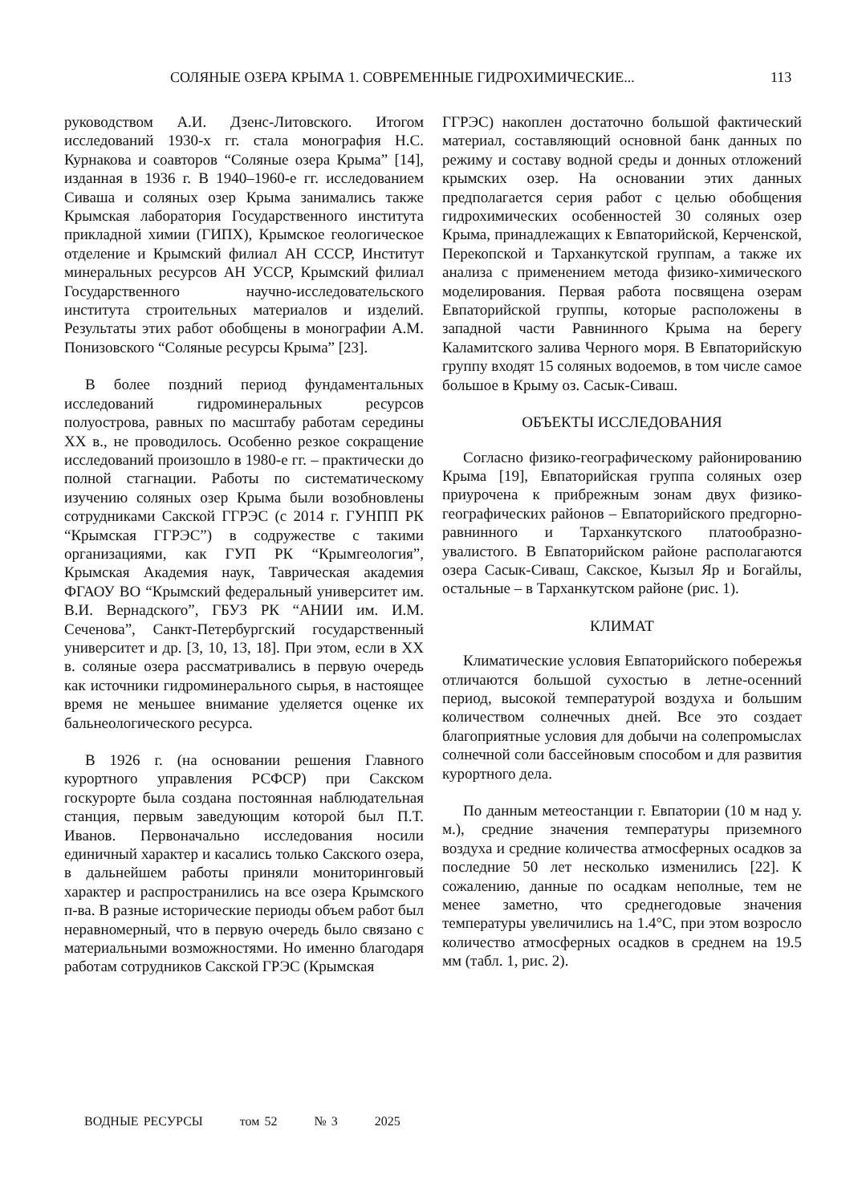СОЛЯНЫЕ ОЗЕРА КРЫМА 1. СОВРЕМЕННЫЕ ГИДРОХИМИЧЕСКИЕ... 113
руководством А.И. Дзенс-Литовского. Итогом исследований 1930-х гг. стала монография Н.С. Курнакова и соавторов “Соляные озера Крыма” [14], изданная в 1936 г. В 1940–1960-е гг. исследованием Сиваша и соляных озер Крыма занимались также Крымская лаборатория Государственного института прикладной химии (ГИПХ), Крымское геологическое отделение и Крымский филиал АН СССР, Институт минеральных ресурсов АН УССР, Крымский филиал Государственного научно-исследовательского института строительных материалов и изделий. Результаты этих работ обобщены в монографии А.М. Понизовского “Соляные ресурсы Крыма” [23].
В более поздний период фундаментальных исследований гидроминеральных ресурсов полуострова, равных по масштабу работам середины XX в., не проводилось. Особенно резкое сокращение исследований произошло в 1980-е гг. – практически до полной стагнации. Работы по систематическому изучению соляных озер Крыма были возобновлены сотрудниками Сакской ГГРЭС (с 2014 г. ГУНПП РК “Крымская ГГРЭС”) в содружестве с такими организациями, как ГУП РК “Крымгеология”, Крымская Академия наук, Таврическая академия ФГАОУ ВО “Крымский федеральный университет им. В.И. Вернадского”, ГБУЗ РК “АНИИ им. И.М. Сеченова”, Санкт-Петербургский государственный университет и др. [3, 10, 13, 18]. При этом, если в XX в. соляные озера рассматривались в первую очередь как источники гидроминерального сырья, в настоящее время не меньшее внимание уделяется оценке их бальнеологического ресурса.
В 1926 г. (на основании решения Главного курортного управления РСФСР) при Сакском госкурорте была создана постоянная наблюдательная станция, первым заведующим которой был П.Т. Иванов. Первоначально исследования носили единичный характер и касались только Сакского озера, в дальнейшем работы приняли мониторинговый характер и распространились на все озера Крымского п-ва. В разные исторические периоды объем работ был неравномерный, что в первую очередь было связано с материальными возможностями. Но именно благодаря работам сотрудников Сакской ГРЭС (Крымская
ГГРЭС) накоплен достаточно большой фактический материал, составляющий основной банк данных по режиму и составу водной среды и донных отложений крымских озер. На основании этих данных предполагается серия работ с целью обобщения гидрохимических особенностей 30 соляных озер Крыма, принадлежащих к Евпаторийской, Керченской, Перекопской и Тарханкутской группам, а также их анализа с применением метода физико-химического моделирования. Первая работа посвящена озерам Евпаторийской группы, которые расположены в западной части Равнинного Крыма на берегу Каламитского залива Черного моря. В Евпаторийскую группу входят 15 соляных водоемов, в том числе самое большое в Крыму оз. Сасык-Сиваш.
ОБЪЕКТЫ ИССЛЕДОВАНИЯ
Согласно физико-географическому районированию Крыма [19], Евпаторийская группа соляных озер приурочена к прибрежным зонам двух физико-географических районов – Евпаторийского предгорно-равнинного и Тарханкутского платообразно-увалистого. В Евпаторийском районе располагаются озера Сасык-Сиваш, Сакское, Кызыл Яр и Богайлы, остальные – в Тарханкутском районе (рис. 1).
КЛИМАТ
Климатические условия Евпаторийского побережья отличаются большой сухостью в летне-осенний период, высокой температурой воздуха и большим количеством солнечных дней. Все это создает благоприятные условия для добычи на солепромыслах солнечной соли бассейновым способом и для развития курортного дела.
По данным метеостанции г. Евпатории (10 м над у. м.), средние значения температуры приземного воздуха и средние количества атмосферных осадков за последние 50 лет несколько изменились [22]. К сожалению, данные по осадкам неполные, тем не менее заметно, что среднегодовые значения температуры увеличились на 1.4°C, при этом возросло количество атмосферных осадков в среднем на 19.5 мм (табл. 1, рис. 2).
ВОДНЫЕ РЕСУРСЫ том 52 № 3 2025